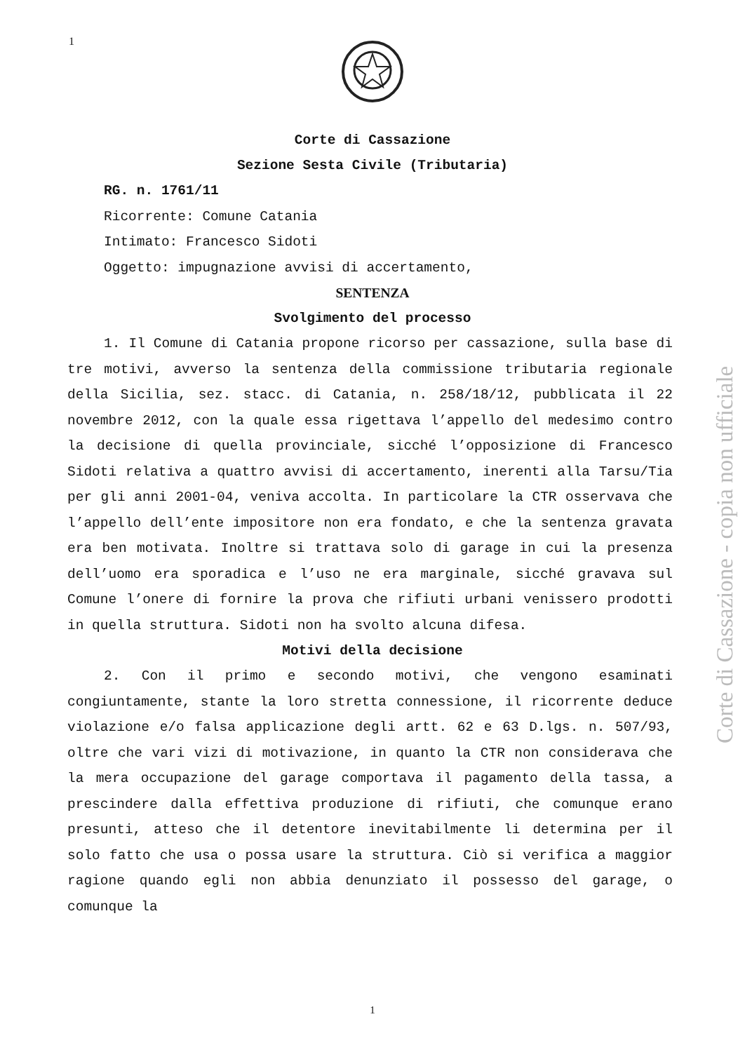1
Corte di Cassazione
Sezione Sesta Civile (Tributaria)
RG. n. 1761/11
Ricorrente: Comune Catania
Intimato: Francesco Sidoti
Oggetto: impugnazione avvisi di accertamento,
SENTENZA
Svolgimento del processo
1. Il Comune di Catania propone ricorso per cassazione, sulla base di tre motivi, avverso la sentenza della commissione tributaria regionale della Sicilia, sez. stacc. di Catania, n. 258/18/12, pubblicata il 22 novembre 2012, con la quale essa rigettava l’appello del medesimo contro la decisione di quella provinciale, sicché l’opposizione di Francesco Sidoti relativa a quattro avvisi di accertamento, inerenti alla Tarsu/Tia per gli anni 2001-04, veniva accolta. In particolare la CTR osservava che l’appello dell’ente impositore non era fondato, e che la sentenza gravata era ben motivata. Inoltre si trattava solo di garage in cui la presenza dell’uomo era sporadica e l’uso ne era marginale, sicché gravava sul Comune l’onere di fornire la prova che rifiuti urbani venissero prodotti in quella struttura. Sidoti non ha svolto alcuna difesa.
Motivi della decisione
2. Con il primo e secondo motivi, che vengono esaminati congiuntamente, stante la loro stretta connessione, il ricorrente deduce violazione e/o falsa applicazione degli artt. 62 e 63 D.lgs. n. 507/93, oltre che vari vizi di motivazione, in quanto la CTR non considerava che la mera occupazione del garage comportava il pagamento della tassa, a prescindere dalla effettiva produzione di rifiuti, che comunque erano presunti, atteso che il detentore inevitabilmente li determina per il solo fatto che usa o possa usare la struttura. Ciò si verifica a maggior ragione quando egli non abbia denunziato il possesso del garage, o comunque la
Corte di Cassazione - copia non ufficiale
1